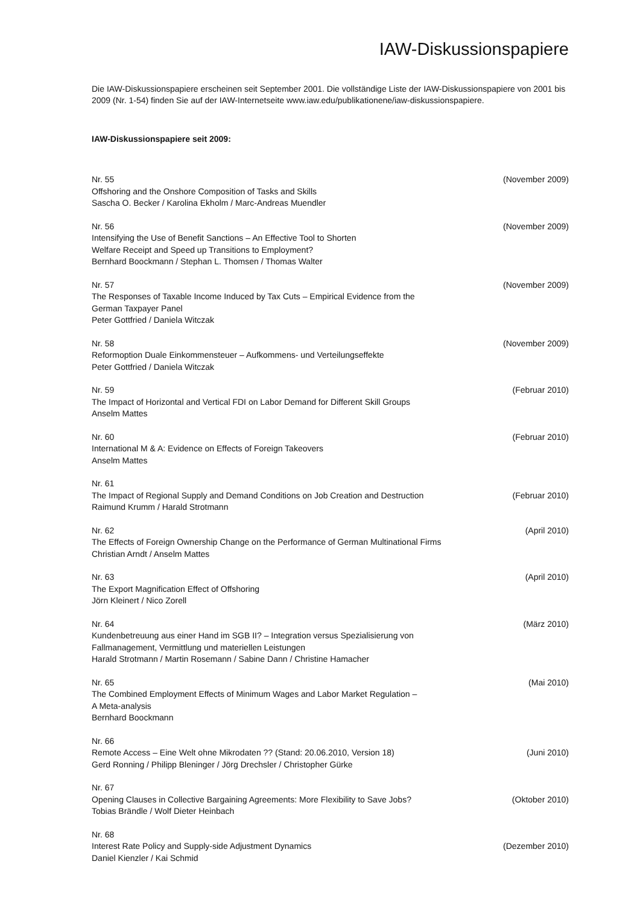IAW-Diskussionspapiere
Die IAW-Diskussionspapiere erscheinen seit September 2001. Die vollständige Liste der IAW-Diskussionspapiere von 2001 bis 2009 (Nr. 1-54) finden Sie auf der IAW-Internetseite www.iaw.edu/publikationene/iaw-diskussionspapiere.
IAW-Diskussionspapiere seit 2009:
Nr. 55 (November 2009)
Offshoring and the Onshore Composition of Tasks and Skills
Sascha O. Becker / Karolina Ekholm / Marc-Andreas Muendler
Nr. 56 (November 2009)
Intensifying the Use of Benefit Sanctions – An Effective Tool to Shorten
Welfare Receipt and Speed up Transitions to Employment?
Bernhard Boockmann / Stephan L. Thomsen / Thomas Walter
Nr. 57 (November 2009)
The Responses of Taxable Income Induced by Tax Cuts – Empirical Evidence from the
German Taxpayer Panel
Peter Gottfried / Daniela Witczak
Nr. 58 (November 2009)
Reformoption Duale Einkommensteuer – Aufkommens- und Verteilungseffekte
Peter Gottfried / Daniela Witczak
Nr. 59 (Februar 2010)
The Impact of Horizontal and Vertical FDI on Labor Demand for Different Skill Groups
Anselm Mattes
Nr. 60 (Februar 2010)
International M & A: Evidence on Effects of Foreign Takeovers
Anselm Mattes
Nr. 61
The Impact of Regional Supply and Demand Conditions on Job Creation and Destruction (Februar 2010)
Raimund Krumm / Harald Strotmann
Nr. 62 (April 2010)
The Effects of Foreign Ownership Change on the Performance of German Multinational Firms
Christian Arndt / Anselm Mattes
Nr. 63 (April 2010)
The Export Magnification Effect of Offshoring
Jörn Kleinert / Nico Zorell
Nr. 64 (März 2010)
Kundenbetreuung aus einer Hand im SGB II? – Integration versus Spezialisierung von
Fallmanagement, Vermittlung und materiellen Leistungen
Harald Strotmann / Martin Rosemann / Sabine Dann / Christine Hamacher
Nr. 65 (Mai 2010)
The Combined Employment Effects of Minimum Wages and Labor Market Regulation –
A Meta-analysis
Bernhard Boockmann
Nr. 66
Remote Access – Eine Welt ohne Mikrodaten ?? (Stand: 20.06.2010, Version 18) (Juni 2010)
Gerd Ronning / Philipp Bleninger / Jörg Drechsler / Christopher Gürke
Nr. 67
Opening Clauses in Collective Bargaining Agreements: More Flexibility to Save Jobs? (Oktober 2010)
Tobias Brändle / Wolf Dieter Heinbach
Nr. 68
Interest Rate Policy and Supply-side Adjustment Dynamics (Dezember 2010)
Daniel Kienzler / Kai Schmid